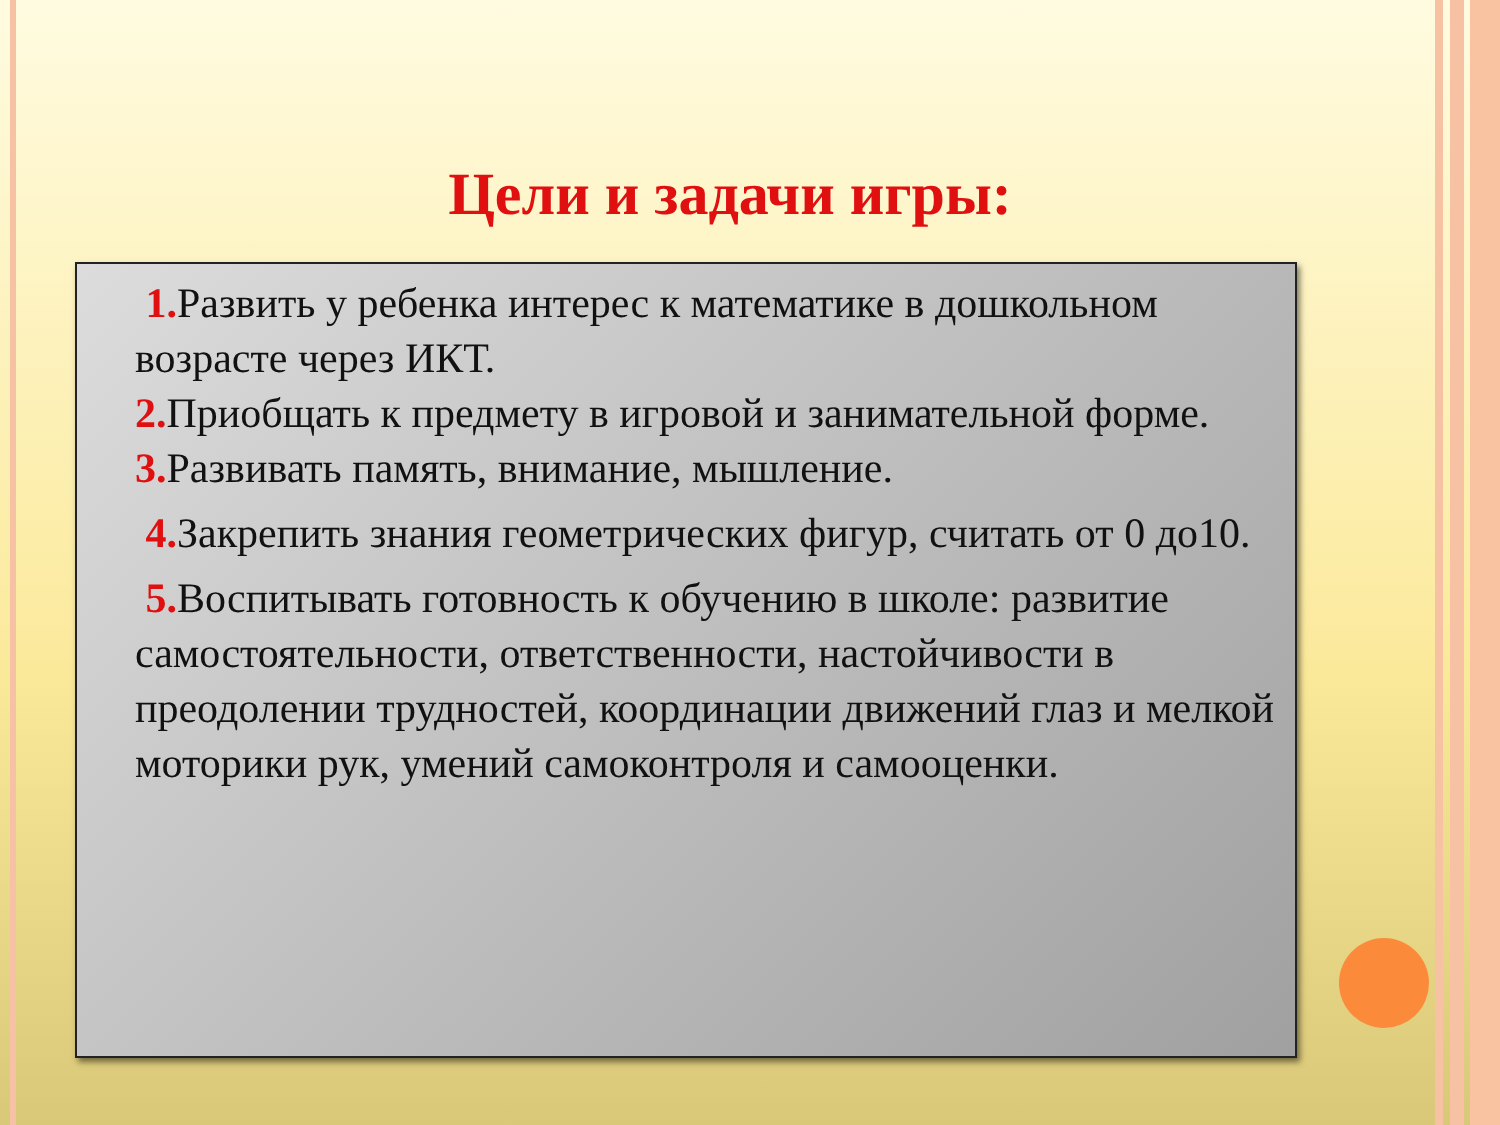Цели и задачи игры:
1. Развить у ребенка интерес к математике в дошкольном возрасте через ИКТ.
2. Приобщать к предмету в игровой и занимательной форме.
3. Развивать память, внимание, мышление.
4. Закрепить знания геометрических фигур, считать от 0 до10.
5. Воспитывать готовность к обучению в школе: развитие самостоятельности, ответственности, настойчивости в преодолении трудностей, координации движений глаз и мелкой моторики рук, умений самоконтроля и самооценки.